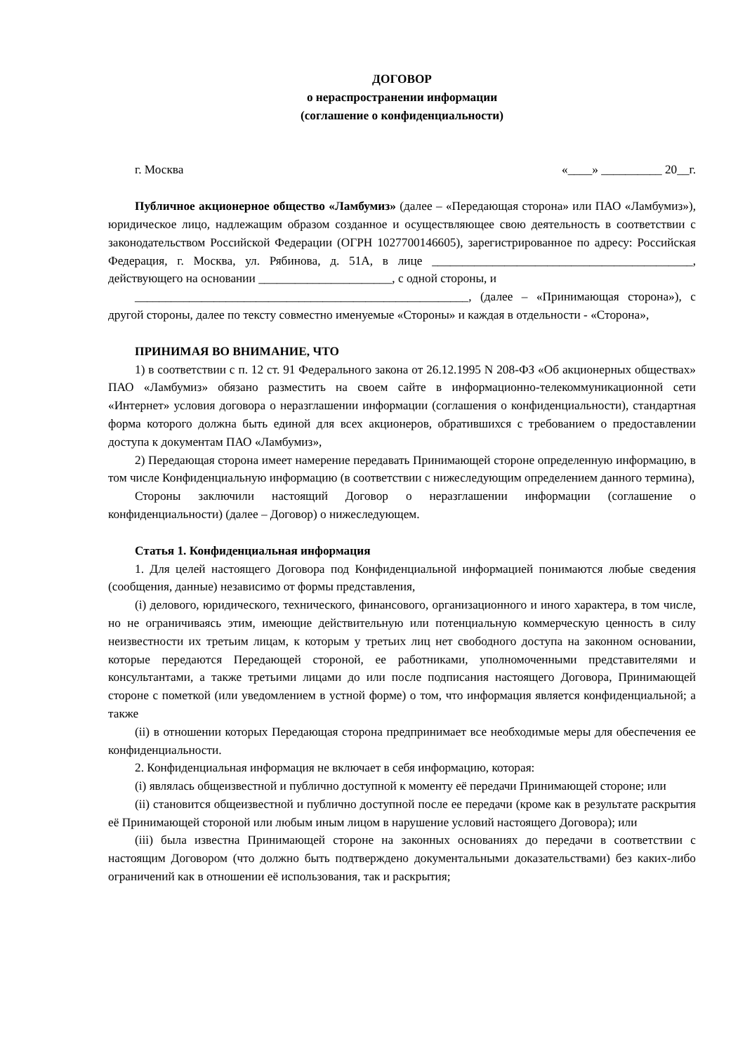ДОГОВОР
о нераспространении информации
(соглашение о конфиденциальности)
г. Москва «____» __________ 20__г.
Публичное акционерное общество «Ламбумиз» (далее – «Передающая сторона» или ПАО «Ламбумиз»), юридическое лицо, надлежащим образом созданное и осуществляющее свою деятельность в соответствии с законодательством Российской Федерации (ОГРН 1027700146605), зарегистрированное по адресу: Российская Федерация, г. Москва, ул. Рябинова, д. 51А, в лице ___________________________________________, действующего на основании ______________________, с одной стороны, и
_______________________________________________________, (далее – «Принимающая сторона»), с другой стороны, далее по тексту совместно именуемые «Стороны» и каждая в отдельности - «Сторона»,
ПРИНИМАЯ ВО ВНИМАНИЕ, ЧТО
1) в соответствии с п. 12 ст. 91 Федерального закона от 26.12.1995 N 208-ФЗ «Об акционерных обществах» ПАО «Ламбумиз» обязано разместить на своем сайте в информационно-телекоммуникационной сети «Интернет» условия договора о неразглашении информации (соглашения о конфиденциальности), стандартная форма которого должна быть единой для всех акционеров, обратившихся с требованием о предоставлении доступа к документам ПАО «Ламбумиз»,
2) Передающая сторона имеет намерение передавать Принимающей стороне определенную информацию, в том числе Конфиденциальную информацию (в соответствии с нижеследующим определением данного термина),
Стороны заключили настоящий Договор о неразглашении информации (соглашение о конфиденциальности) (далее – Договор) о нижеследующем.
Статья 1. Конфиденциальная информация
1. Для целей настоящего Договора под Конфиденциальной информацией понимаются любые сведения (сообщения, данные) независимо от формы представления,
(i) делового, юридического, технического, финансового, организационного и иного характера, в том числе, но не ограничиваясь этим, имеющие действительную или потенциальную коммерческую ценность в силу неизвестности их третьим лицам, к которым у третьих лиц нет свободного доступа на законном основании, которые передаются Передающей стороной, ее работниками, уполномоченными представителями и консультантами, а также третьими лицами до или после подписания настоящего Договора, Принимающей стороне с пометкой (или уведомлением в устной форме) о том, что информация является конфиденциальной; а также
(ii) в отношении которых Передающая сторона предпринимает все необходимые меры для обеспечения ее конфиденциальности.
2. Конфиденциальная информация не включает в себя информацию, которая:
(i) являлась общеизвестной и публично доступной к моменту её передачи Принимающей стороне; или
(ii) становится общеизвестной и публично доступной после ее передачи (кроме как в результате раскрытия её Принимающей стороной или любым иным лицом в нарушение условий настоящего Договора); или
(iii) была известна Принимающей стороне на законных основаниях до передачи в соответствии с настоящим Договором (что должно быть подтверждено документальными доказательствами) без каких-либо ограничений как в отношении её использования, так и раскрытия;